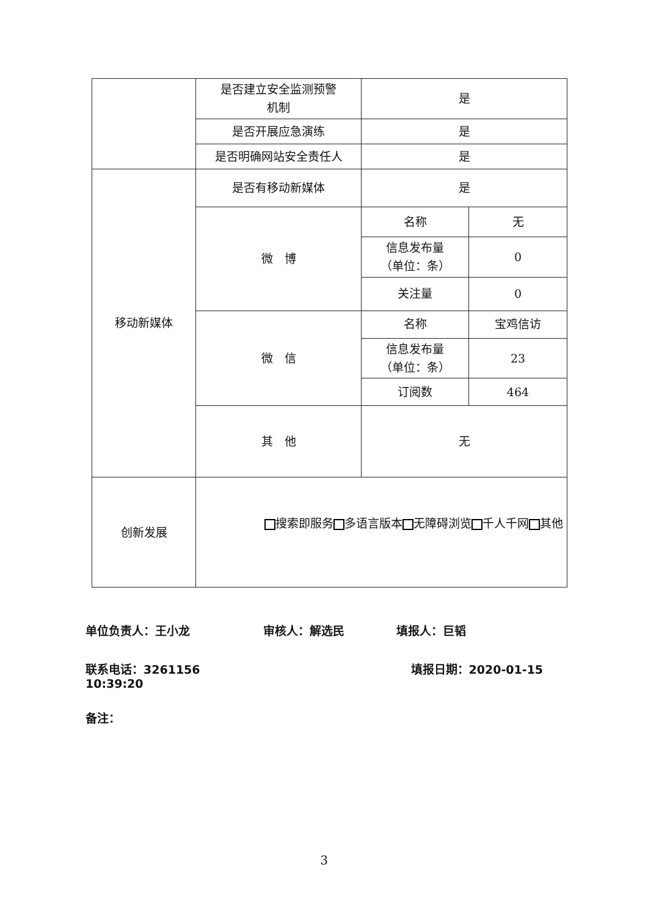| | 是否建立安全监测预警 机制 | 是 | |
| | 是否开展应急演练 | 是 | |
| | 是否明确网站安全责任人 | 是 | |
| 移动新媒体 | 是否有移动新媒体 | 是 | |
| | 微 博 | 名称 | 无 |
| | | 信息发布量 （单位：条） | 0 |
| | | 关注量 | 0 |
| | 微 信 | 名称 | 宝鸡信访 |
| | | 信息发布量 （单位：条） | 23 |
| | | 订阅数 | 464 |
| | 其 他 | 无 | |
| 创新发展 | 搜索即服务 多语言版本 无障碍浏览 千人千网 其他 | | |
单位负责人：王小龙 审核人：解选民 填报人：巨韬
联系电话：3261156 填报日期：2020-01-15 10:39:20
备注：
3